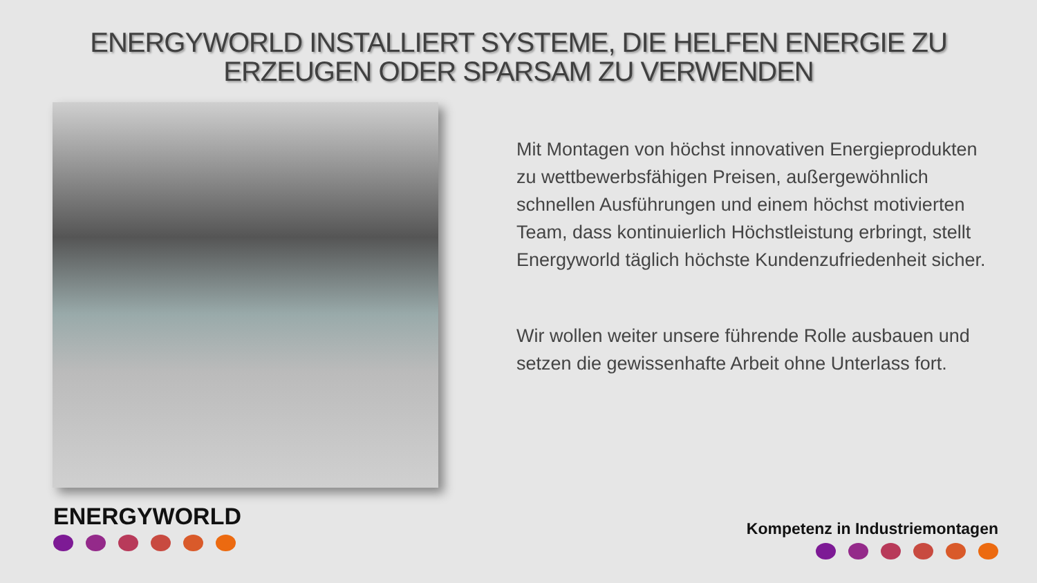ENERGYWORLD INSTALLIERT SYSTEME, DIE HELFEN ENERGIE ZU ERZEUGEN ODER SPARSAM ZU VERWENDEN
Mit Montagen von höchst innovativen Energieprodukten zu wettbewerbsfähigen Preisen, außergewöhnlich schnellen Ausführungen und einem höchst motivierten Team, dass kontinuierlich Höchstleistung erbringt, stellt Energyworld täglich höchste Kundenzufriedenheit sicher.
Wir wollen weiter unsere führende Rolle ausbauen und setzen die gewissenhafte Arbeit ohne Unterlass fort.
ENERGYWORLD Kompetenz in Industriemontagen